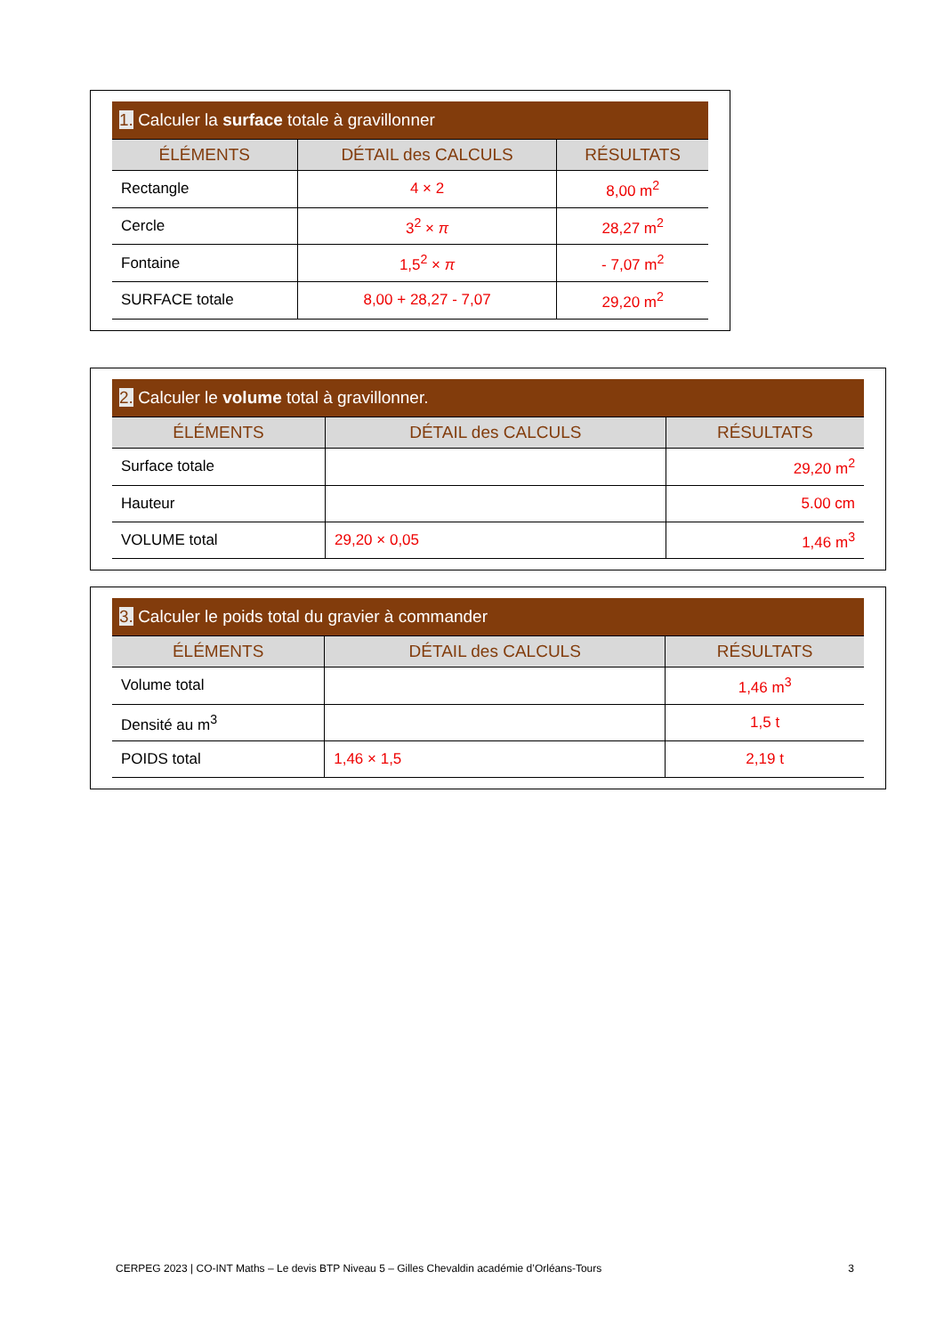| 1. Calculer la surface totale à gravillonner | | |
| --- | --- | --- |
| ÉLÉMENTS | DÉTAIL des CALCULS | RÉSULTATS |
| Rectangle | 4 × 2 | 8,00 m<sup>2</sup> |
| Cercle | 3<sup>2</sup> × π | 28,27 m<sup>2</sup> |
| Fontaine | 1,5<sup>2</sup> × π | - 7,07 m<sup>2</sup> |
| SURFACE totale | 8,00 + 28,27 - 7,07 | 29,20 m<sup>2</sup> |
| 2. Calculer le volume total à gravillonner. | | |
| --- | --- | --- |
| ÉLÉMENTS | DÉTAIL des CALCULS | RÉSULTATS |
| Surface totale | | 29,20 m<sup>2</sup> |
| Hauteur | | 5.00 cm |
| VOLUME total | 29,20 × 0,05 | 1,46 m<sup>3</sup> |
| 3. Calculer le poids total du gravier à commander | | |
| --- | --- | --- |
| ÉLÉMENTS | DÉTAIL des CALCULS | RÉSULTATS |
| Volume total | | 1,46 m<sup>3</sup> |
| Densité au m<sup>3</sup> | | 1,5 t |
| POIDS total | 1,46 × 1,5 | 2,19 t |
CERPEG 2023 | CO-INT Maths – Le devis BTP Niveau 5 – Gilles Chevaldin académie d’Orléans-Tours 3